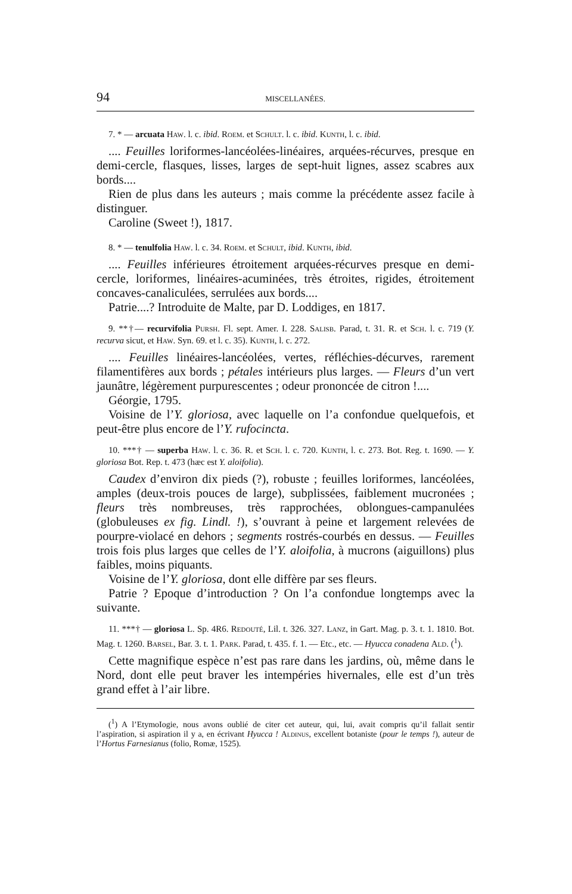94 MISCELLANÉES.
7. * — arcuata Haw. l. c. ibid. Roem. et Schult. l. c. ibid. Kunth, l. c. ibid.
.... Feuilles loriformes-lancéolées-linéaires, arquées-récurves, presque en demi-cercle, flasques, lisses, larges de sept-huit lignes, assez scabres aux bords....
Rien de plus dans les auteurs ; mais comme la précédente assez facile à distinguer.
Caroline (Sweet !), 1817.
8. * — tenulfolia Haw. l. c. 34. Roem. et Schult, ibid. Kunth, ibid.
.... Feuilles inférieures étroitement arquées-récurves presque en demi-cercle, loriformes, linéaires-acuminées, très étroites, rigides, étroitement concaves-canaliculées, serrulées aux bords....
Patrie....? Introduite de Malte, par D. Loddiges, en 1817.
9. **†— recurvifolia Pursh. Fl. sept. Amer. I. 228. Salisb. Parad, t. 31. R. et Sch. l. c. 719 (Y. recurva sicut, et Haw. Syn. 69. et l. c. 35). Kunth, l. c. 272.
.... Feuilles linéaires-lancéolées, vertes, réfléchies-décurves, rarement filamentifères aux bords ; pétales intérieurs plus larges. — Fleurs d’un vert jaunâtre, légèrement purpurescentes ; odeur prononcée de citron !....
Géorgie, 1795.
Voisine de l’Y. gloriosa, avec laquelle on l’a confondue quelquefois, et peut-être plus encore de l’Y. rufocincta.
10. ***† — superba Haw. l. c. 36. R. et Sch. l. c. 720. Kunth, l. c. 273. Bot. Reg. t. 1690. — Y. gloriosa Bot. Rep. t. 473 (hæc est Y. aloifolia).
Caudex d’environ dix pieds (?), robuste ; feuilles loriformes, lancéolées, amples (deux-trois pouces de large), subplissées, faiblement mucronées ; fleurs très nombreuses, très rapprochées, oblongues-campanulées (globuleuses ex fig. Lindl. !), s’ouvrant à peine et largement relevées de pourpre-violacé en dehors ; segments rostrés-courbés en dessus. — Feuilles trois fois plus larges que celles de l’Y. aloifolia, à mucrons (aiguillons) plus faibles, moins piquants.
Voisine de l’Y. gloriosa, dont elle diffère par ses fleurs.
Patrie ? Epoque d’introduction ? On l’a confondue longtemps avec la suivante.
11. ***† — gloriosa L. Sp. 4R6. Redouté, Lil. t. 326. 327. Lanz, in Gart. Mag. p. 3. t. 1. 1810. Bot. Mag. t. 1260. Barsel, Bar. 3. t. 1. Park. Parad, t. 435. f. 1. — Etc., etc. — Hyucca conadena Ald. (<sup>1</sup>).
Cette magnifique espèce n’est pas rare dans les jardins, où, même dans le Nord, dont elle peut braver les intempéries hivernales, elle est d’un très grand effet à l’air libre.
(<sup>1</sup>) A l’EtymoIogie, nous avons oublié de citer cet auteur, qui, lui, avait compris qu’il fallait sentir l’aspiration, si aspiration il y a, en écrivant Hyucca ! Aldinus, excellent botaniste (pour le temps !), auteur de l’Hortus Farnesianus (folio, Romæ, 1525).